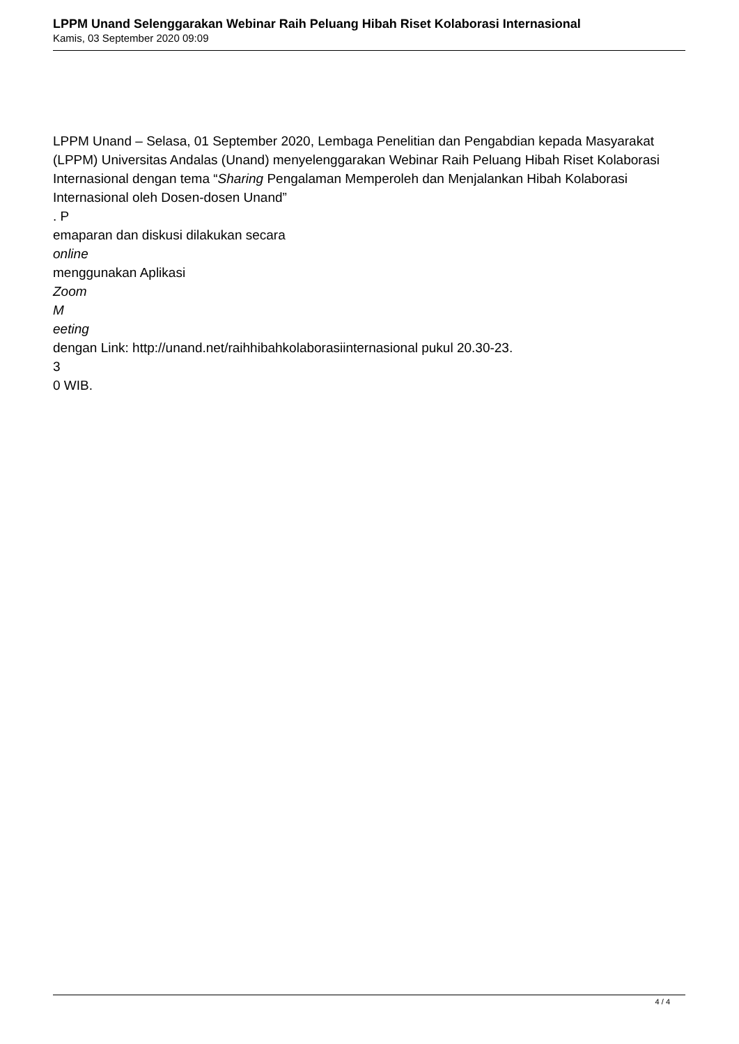LPPM Unand Selenggarakan Webinar Raih Peluang Hibah Riset Kolaborasi Internasional
Kamis, 03 September 2020 09:09
LPPM Unand – Selasa, 01 September 2020, Lembaga Penelitian dan Pengabdian kepada Masyarakat (LPPM) Universitas Andalas (Unand) menyelenggarakan Webinar Raih Peluang Hibah Riset Kolaborasi Internasional dengan tema “Sharing Pengalaman Memperoleh dan Menjalankan Hibah Kolaborasi Internasional oleh Dosen-dosen Unand”
. P
emaparan dan diskusi dilakukan secara
online
menggunakan Aplikasi
Zoom
M
eeting
dengan Link: http://unand.net/raihhibahkolaborasiinternasional pukul 20.30-23.
3
0 WIB.
4 / 4